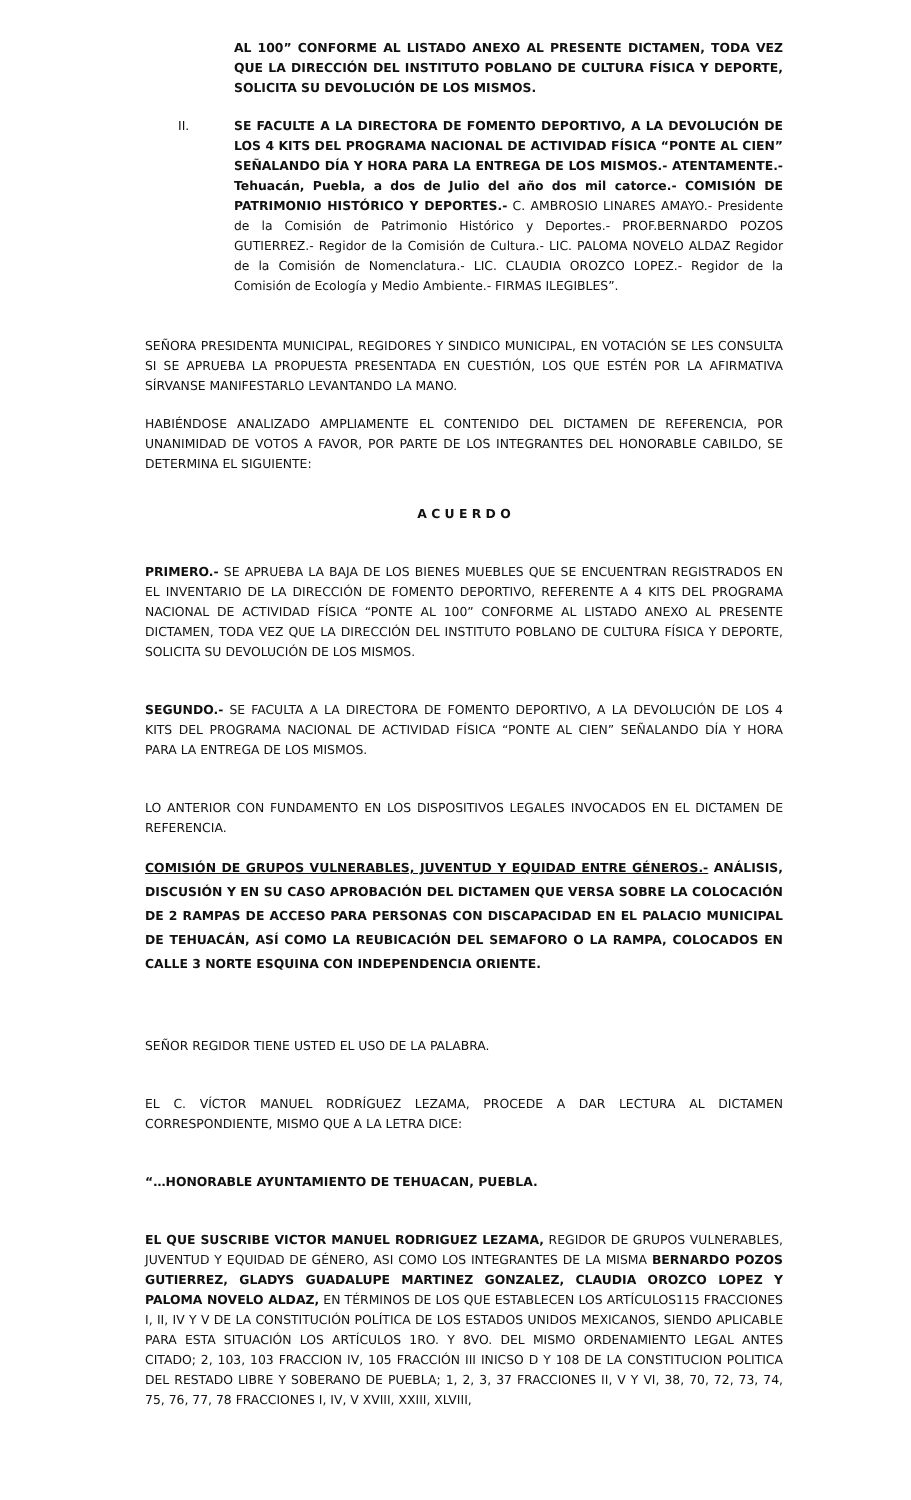AL 100” CONFORME AL LISTADO ANEXO AL PRESENTE DICTAMEN, TODA VEZ QUE LA DIRECCIÓN DEL INSTITUTO POBLANO DE CULTURA FÍSICA Y DEPORTE, SOLICITA SU DEVOLUCIÓN DE LOS MISMOS.
II. SE FACULTE A LA DIRECTORA DE FOMENTO DEPORTIVO, A LA DEVOLUCIÓN DE LOS 4 KITS DEL PROGRAMA NACIONAL DE ACTIVIDAD FÍSICA “PONTE AL CIEN” SEÑALANDO DÍA Y HORA PARA LA ENTREGA DE LOS MISMOS.- ATENTAMENTE.- Tehuacán, Puebla, a dos de Julio del año dos mil catorce.- COMISIÓN DE PATRIMONIO HISTÓRICO Y DEPORTES.- C. AMBROSIO LINARES AMAYO.- Presidente de la Comisión de Patrimonio Histórico y Deportes.- PROF.BERNARDO POZOS GUTIERREZ.- Regidor de la Comisión de Cultura.- LIC. PALOMA NOVELO ALDAZ Regidor de la Comisión de Nomenclatura.- LIC. CLAUDIA OROZCO LOPEZ.- Regidor de la Comisión de Ecología y Medio Ambiente.- FIRMAS ILEGIBLES”.
SEÑORA PRESIDENTA MUNICIPAL, REGIDORES Y SINDICO MUNICIPAL, EN VOTACIÓN SE LES CONSULTA SI SE APRUEBA LA PROPUESTA PRESENTADA EN CUESTIÓN, LOS QUE ESTÉN POR LA AFIRMATIVA SÍRVANSE MANIFESTARLO LEVANTANDO LA MANO.
HABIÉNDOSE ANALIZADO AMPLIAMENTE EL CONTENIDO DEL DICTAMEN DE REFERENCIA, POR UNANIMIDAD DE VOTOS A FAVOR, POR PARTE DE LOS INTEGRANTES DEL HONORABLE CABILDO, SE DETERMINA EL SIGUIENTE:
A C U E R D O
PRIMERO.- SE APRUEBA LA BAJA DE LOS BIENES MUEBLES QUE SE ENCUENTRAN REGISTRADOS EN EL INVENTARIO DE LA DIRECCIÓN DE FOMENTO DEPORTIVO, REFERENTE A 4 KITS DEL PROGRAMA NACIONAL DE ACTIVIDAD FÍSICA “PONTE AL 100” CONFORME AL LISTADO ANEXO AL PRESENTE DICTAMEN, TODA VEZ QUE LA DIRECCIÓN DEL INSTITUTO POBLANO DE CULTURA FÍSICA Y DEPORTE, SOLICITA SU DEVOLUCIÓN DE LOS MISMOS.
SEGUNDO.- SE FACULTA A LA DIRECTORA DE FOMENTO DEPORTIVO, A LA DEVOLUCIÓN DE LOS 4 KITS DEL PROGRAMA NACIONAL DE ACTIVIDAD FÍSICA “PONTE AL CIEN” SEÑALANDO DÍA Y HORA PARA LA ENTREGA DE LOS MISMOS.
LO ANTERIOR CON FUNDAMENTO EN LOS DISPOSITIVOS LEGALES INVOCADOS EN EL DICTAMEN DE REFERENCIA.
COMISIÓN DE GRUPOS VULNERABLES, JUVENTUD Y EQUIDAD ENTRE GÉNEROS.- ANÁLISIS, DISCUSIÓN Y EN SU CASO APROBACIÓN DEL DICTAMEN QUE VERSA SOBRE LA COLOCACIÓN DE 2 RAMPAS DE ACCESO PARA PERSONAS CON DISCAPACIDAD EN EL PALACIO MUNICIPAL DE TEHUACÁN, ASÍ COMO LA REUBICACIÓN DEL SEMAFORO O LA RAMPA, COLOCADOS EN CALLE 3 NORTE ESQUINA CON INDEPENDENCIA ORIENTE.
SEÑOR REGIDOR TIENE USTED EL USO DE LA PALABRA.
EL C. VÍCTOR MANUEL RODRÍGUEZ LEZAMA, PROCEDE A DAR LECTURA AL DICTAMEN CORRESPONDIENTE, MISMO QUE A LA LETRA DICE:
“…HONORABLE AYUNTAMIENTO DE TEHUACAN, PUEBLA.
EL QUE SUSCRIBE VICTOR MANUEL RODRIGUEZ LEZAMA, REGIDOR DE GRUPOS VULNERABLES, JUVENTUD Y EQUIDAD DE GÉNERO, ASI COMO LOS INTEGRANTES DE LA MISMA BERNARDO POZOS GUTIERREZ, GLADYS GUADALUPE MARTINEZ GONZALEZ, CLAUDIA OROZCO LOPEZ Y PALOMA NOVELO ALDAZ, EN TÉRMINOS DE LOS QUE ESTABLECEN LOS ARTÍCULOS115 FRACCIONES I, II, IV Y V DE LA CONSTITUCIÓN POLÍTICA DE LOS ESTADOS UNIDOS MEXICANOS, SIENDO APLICABLE PARA ESTA SITUACIÓN LOS ARTÍCULOS 1RO. Y 8VO. DEL MISMO ORDENAMIENTO LEGAL ANTES CITADO; 2, 103, 103 FRACCION IV, 105 FRACCIÓN III INICSO D Y 108 DE LA CONSTITUCION POLITICA DEL RESTADO LIBRE Y SOBERANO DE PUEBLA; 1, 2, 3, 37 FRACCIONES II, V Y VI, 38, 70, 72, 73, 74, 75, 76, 77, 78 FRACCIONES I, IV, V XVIII, XXIII, XLVIII,